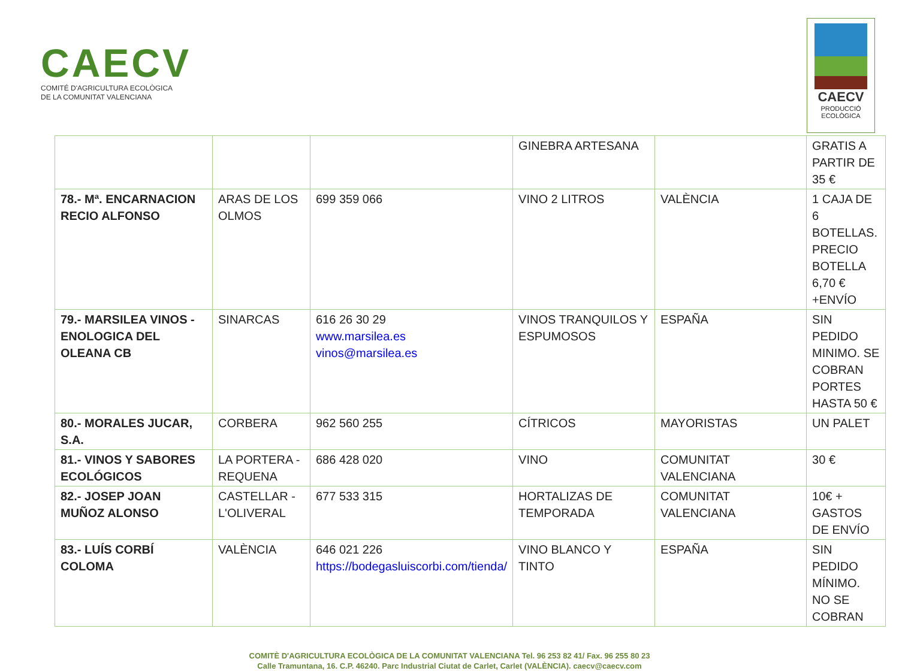CAECV
COMITÉ D'AGRICULTURA ECOLÒGICA
DE LA COMUNITAT VALENCIANA
CAECV
PRODUCCIÓ
ECOLÒGICA
| | | | GINEBRA ARTESANA | | GRATIS A PARTIR DE 35 € |
| 78.- Mª. ENCARNACION RECIO ALFONSO | ARAS DE LOS OLMOS | 699 359 066 | VINO 2 LITROS | VALÈNCIA | 1 CAJA DE 6 BOTELLAS. PRECIO BOTELLA 6,70 € +ENVÍO |
| 79.- MARSILEA VINOS - ENOLOGICA DEL OLEANA CB | SINARCAS | 616 26 30 29 www.marsilea.es vinos@marsilea.es | VINOS TRANQUILOS Y ESPUMOSOS | ESPAÑA | SIN PEDIDO MINIMO. SE COBRAN PORTES HASTA 50 € |
| 80.- MORALES JUCAR, S.A. | CORBERA | 962 560 255 | CÍTRICOS | MAYORISTAS | UN PALET |
| 81.- VINOS Y SABORES ECOLÓGICOS | LA PORTERA - REQUENA | 686 428 020 | VINO | COMUNITAT VALENCIANA | 30 € |
| 82.- JOSEP JOAN MUÑOZ ALONSO | CASTELLAR - L'OLIVERAL | 677 533 315 | HORTALIZAS DE TEMPORADA | COMUNITAT VALENCIANA | 10€ + GASTOS DE ENVÍO |
| 83.- LUÍS CORBÍ COLOMA | VALÈNCIA | 646 021 226 https://bodegasluiscorbi.com/tienda/ | VINO BLANCO Y TINTO | ESPAÑA | SIN PEDIDO MÍNIMO. NO SE COBRAN |
COMITÈ D'AGRICULTURA ECOLÒGICA DE LA COMUNITAT VALENCIANA Tel. 96 253 82 41/ Fax. 96 255 80 23
Calle Tramuntana, 16. C.P. 46240. Parc Industrial Ciutat de Carlet, Carlet (VALÈNCIA). caecv@caecv.com